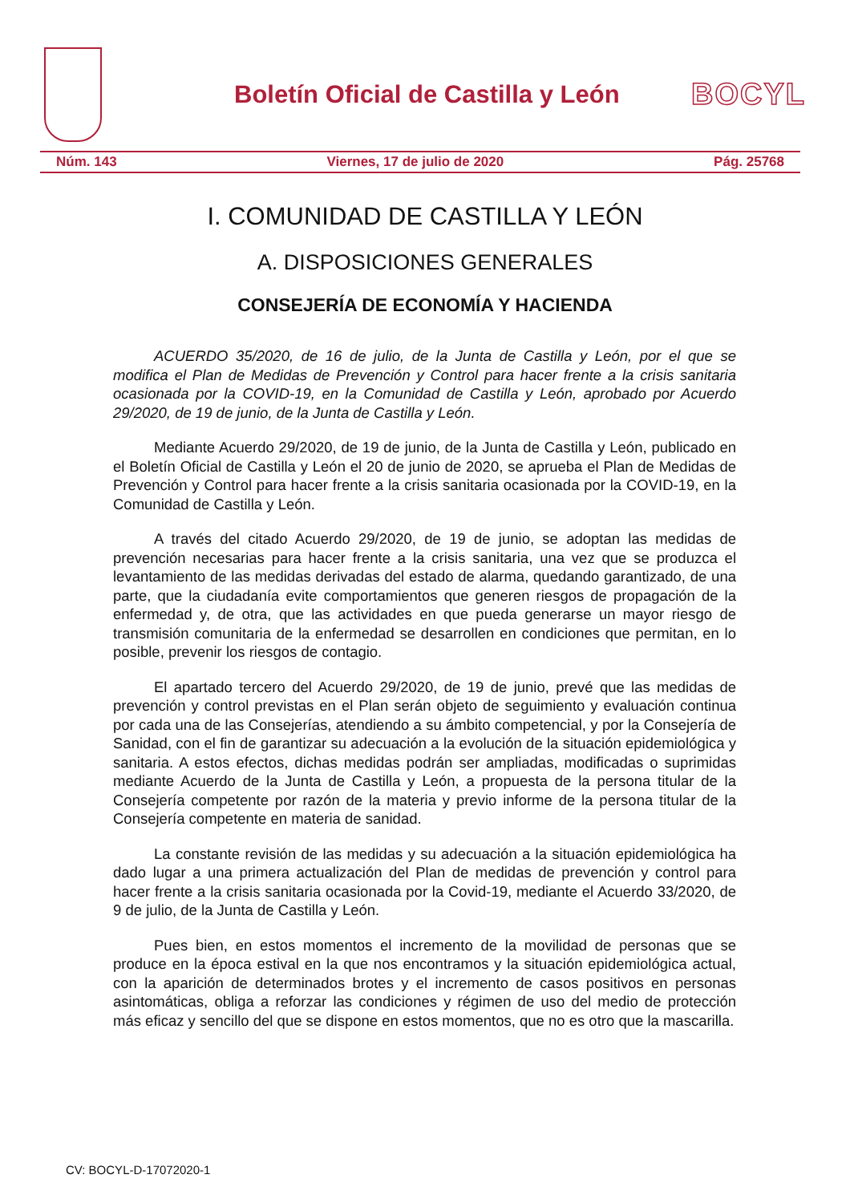Boletín Oficial de Castilla y León
BOCYL
Núm. 143 Viernes, 17 de julio de 2020 Pág. 25768
I. COMUNIDAD DE CASTILLA Y LEÓN
A. DISPOSICIONES GENERALES
CONSEJERÍA DE ECONOMÍA Y HACIENDA
ACUERDO 35/2020, de 16 de julio, de la Junta de Castilla y León, por el que se modifica el Plan de Medidas de Prevención y Control para hacer frente a la crisis sanitaria ocasionada por la COVID-19, en la Comunidad de Castilla y León, aprobado por Acuerdo 29/2020, de 19 de junio, de la Junta de Castilla y León.
Mediante Acuerdo 29/2020, de 19 de junio, de la Junta de Castilla y León, publicado en el Boletín Oficial de Castilla y León el 20 de junio de 2020, se aprueba el Plan de Medidas de Prevención y Control para hacer frente a la crisis sanitaria ocasionada por la COVID-19, en la Comunidad de Castilla y León.
A través del citado Acuerdo 29/2020, de 19 de junio, se adoptan las medidas de prevención necesarias para hacer frente a la crisis sanitaria, una vez que se produzca el levantamiento de las medidas derivadas del estado de alarma, quedando garantizado, de una parte, que la ciudadanía evite comportamientos que generen riesgos de propagación de la enfermedad y, de otra, que las actividades en que pueda generarse un mayor riesgo de transmisión comunitaria de la enfermedad se desarrollen en condiciones que permitan, en lo posible, prevenir los riesgos de contagio.
El apartado tercero del Acuerdo 29/2020, de 19 de junio, prevé que las medidas de prevención y control previstas en el Plan serán objeto de seguimiento y evaluación continua por cada una de las Consejerías, atendiendo a su ámbito competencial, y por la Consejería de Sanidad, con el fin de garantizar su adecuación a la evolución de la situación epidemiológica y sanitaria. A estos efectos, dichas medidas podrán ser ampliadas, modificadas o suprimidas mediante Acuerdo de la Junta de Castilla y León, a propuesta de la persona titular de la Consejería competente por razón de la materia y previo informe de la persona titular de la Consejería competente en materia de sanidad.
La constante revisión de las medidas y su adecuación a la situación epidemiológica ha dado lugar a una primera actualización del Plan de medidas de prevención y control para hacer frente a la crisis sanitaria ocasionada por la Covid-19, mediante el Acuerdo 33/2020, de 9 de julio, de la Junta de Castilla y León.
Pues bien, en estos momentos el incremento de la movilidad de personas que se produce en la época estival en la que nos encontramos y la situación epidemiológica actual, con la aparición de determinados brotes y el incremento de casos positivos en personas asintomáticas, obliga a reforzar las condiciones y régimen de uso del medio de protección más eficaz y sencillo del que se dispone en estos momentos, que no es otro que la mascarilla.
CV: BOCYL-D-17072020-1